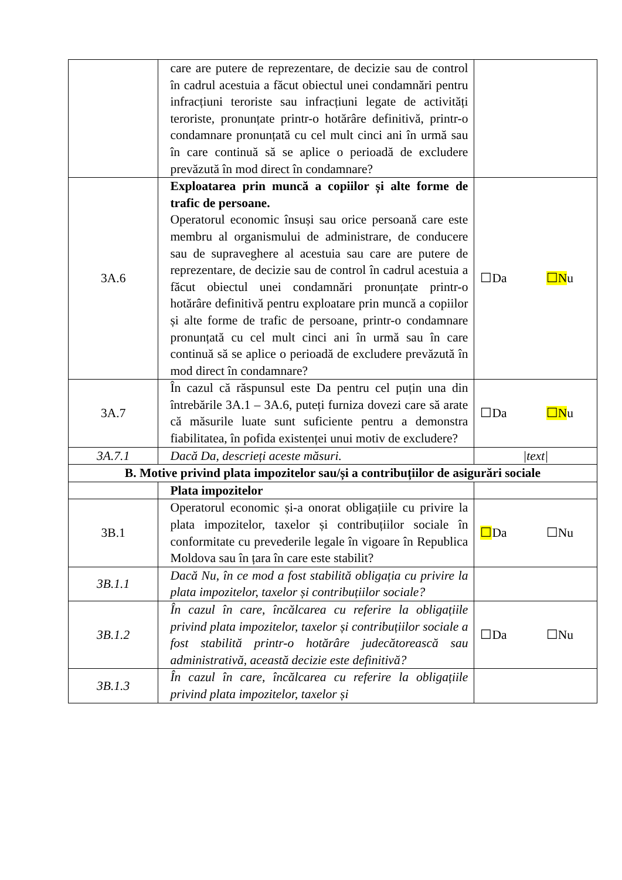| | care are putere de reprezentare, de decizie sau de control în cadrul acestuia a făcut obiectul unei condamnări pentru infracțiuni teroriste sau infracțiuni legate de activități teroriste, pronunțate printr-o hotărâre definitivă, printr-o condamnare pronunțată cu cel mult cinci ani în urmă sau în care continuă să se aplice o perioadă de excludere prevăzută în mod direct în condamnare? | |
| 3A.6 | Exploatarea prin muncă a copiilor și alte forme de trafic de persoane. Operatorul economic însuși sau orice persoană care este membru al organismului de administrare, de conducere sau de supraveghere al acestuia sau care are putere de reprezentare, de decizie sau de control în cadrul acestuia a făcut obiectul unei condamnări pronunțate printr-o hotărâre definitivă pentru exploatare prin muncă a copiilor și alte forme de trafic de persoane, printr-o condamnare pronunțată cu cel mult cinci ani în urmă sau în care continuă să se aplice o perioadă de excludere prevăzută în mod direct în condamnare? | ☐Da ☐N u |
| 3A.7 | În cazul că răspunsul este Da pentru cel puțin una din întrebările 3A.1 – 3A.6, puteți furniza dovezi care să arate că măsurile luate sunt suficiente pentru a demonstra fiabilitatea, în pofida existenței unui motiv de excludere? | ☐Da ☐N u |
| 3A.7.1 | Dacă Da, descrieți aceste măsuri. | /text/ |
| B. Motive privind plata impozitelor sau/și a contribuțiilor de asigurări sociale | | |
| | Plata impozitelor | |
| 3B.1 | Operatorul economic și-a onorat obligațiile cu privire la plata impozitelor, taxelor și contribuțiilor sociale în conformitate cu prevederile legale în vigoare în Republica Moldova sau în țara în care este stabilit? | ☐ Da ☐Nu |
| 3B.1.1 | Dacă Nu, în ce mod a fost stabilită obligația cu privire la plata impozitelor, taxelor și contribuțiilor sociale? | |
| 3B.1.2 | În cazul în care, încălcarea cu referire la obligațiile privind plata impozitelor, taxelor și contribuțiilor sociale a fost stabilită printr-o hotărâre judecătorească sau administrativă, această decizie este definitivă? | ☐Da ☐Nu |
| 3B.1.3 | În cazul în care, încălcarea cu referire la obligațiile privind plata impozitelor, taxelor și | |